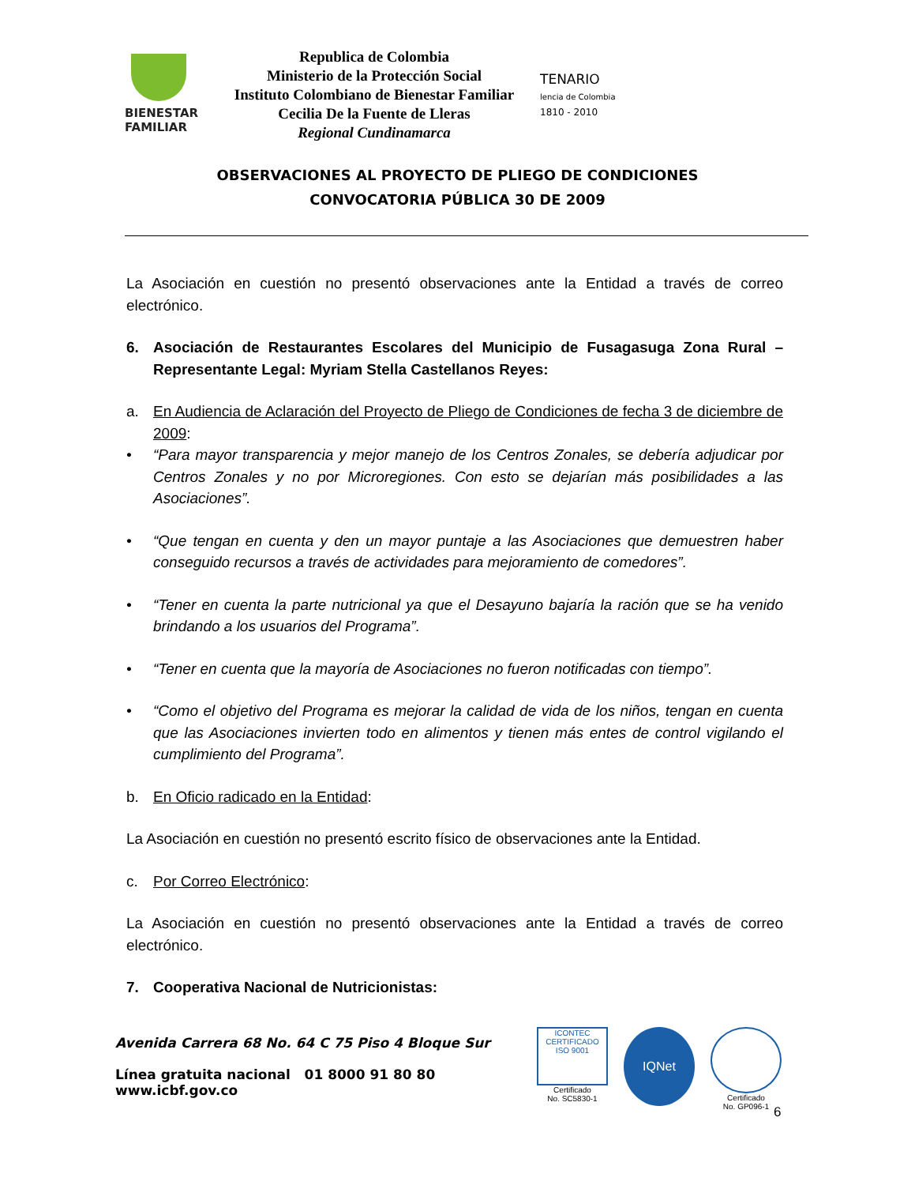BIENESTAR
FAMILIAR
Republica de Colombia
Ministerio de la Protección Social
Instituto Colombiano de Bienestar Familiar
Cecilia De la Fuente de Lleras
Regional Cundinamarca
TENARIO
lencia de Colombia
1810 - 2010
OBSERVACIONES AL PROYECTO DE PLIEGO DE CONDICIONES
CONVOCATORIA PÚBLICA 30 DE 2009
La Asociación en cuestión no presentó observaciones ante la Entidad a través de correo electrónico.
6. Asociación de Restaurantes Escolares del Municipio de Fusagasuga Zona Rural – Representante Legal: Myriam Stella Castellanos Reyes:
a. En Audiencia de Aclaración del Proyecto de Pliego de Condiciones de fecha 3 de diciembre de 2009:
• “Para mayor transparencia y mejor manejo de los Centros Zonales, se debería adjudicar por Centros Zonales y no por Microregiones. Con esto se dejarían más posibilidades a las Asociaciones”.
• “Que tengan en cuenta y den un mayor puntaje a las Asociaciones que demuestren haber conseguido recursos a través de actividades para mejoramiento de comedores”.
• “Tener en cuenta la parte nutricional ya que el Desayuno bajaría la ración que se ha venido brindando a los usuarios del Programa”.
• “Tener en cuenta que la mayoría de Asociaciones no fueron notificadas con tiempo”.
• “Como el objetivo del Programa es mejorar la calidad de vida de los niños, tengan en cuenta que las Asociaciones invierten todo en alimentos y tienen más entes de control vigilando el cumplimiento del Programa”.
b. En Oficio radicado en la Entidad:
La Asociación en cuestión no presentó escrito físico de observaciones ante la Entidad.
c. Por Correo Electrónico:
La Asociación en cuestión no presentó observaciones ante la Entidad a través de correo electrónico.
7. Cooperativa Nacional de Nutricionistas:
Avenida Carrera 68 No. 64 C 75 Piso 4 Bloque Sur
Línea gratuita nacional 01 8000 91 80 80
www.icbf.gov.co
ICONTEC
CERTIFICADO
ISO 9001
Certificado
No. SC5830-1
IQNet
Certificado
No. GP096-1
6